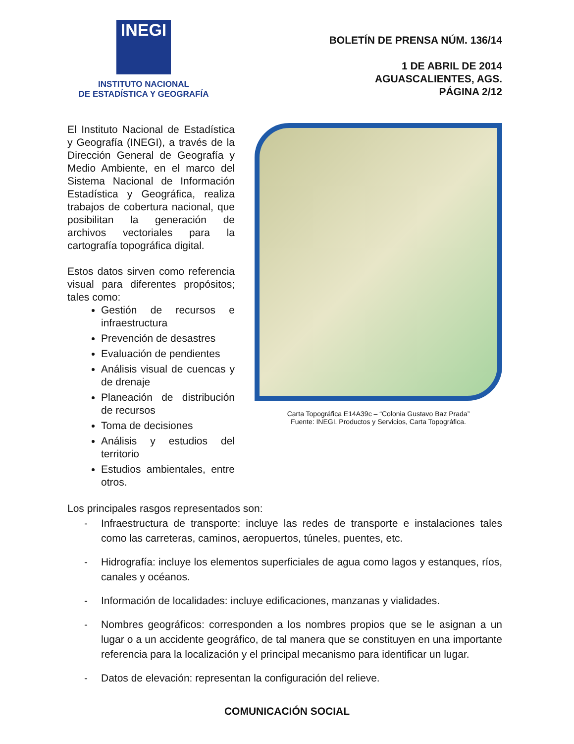INEGI
INSTITUTO NACIONAL
DE ESTADÍSTICA Y GEOGRAFÍA
BOLETÍN DE PRENSA NÚM. 136/14
1 DE ABRIL DE 2014
AGUASCALIENTES, AGS.
PÁGINA 2/12
El Instituto Nacional de Estadística y Geografía (INEGI), a través de la Dirección General de Geografía y Medio Ambiente, en el marco del Sistema Nacional de Información Estadística y Geográfica, realiza trabajos de cobertura nacional, que posibilitan la generación de archivos vectoriales para la cartografía topográfica digital.
Estos datos sirven como referencia visual para diferentes propósitos; tales como:
Gestión de recursos e infraestructura
Prevención de desastres
Evaluación de pendientes
Análisis visual de cuencas y de drenaje
Planeación de distribución de recursos
Toma de decisiones
Análisis y estudios del territorio
Estudios ambientales, entre otros.
Carta Topográfica E14A39c – “Colonia Gustavo Baz Prada”
Fuente: INEGI. Productos y Servicios, Carta Topográfica.
Los principales rasgos representados son:
- Infraestructura de transporte: incluye las redes de transporte e instalaciones tales como las carreteras, caminos, aeropuertos, túneles, puentes, etc.
- Hidrografía: incluye los elementos superficiales de agua como lagos y estanques, ríos, canales y océanos.
- Información de localidades: incluye edificaciones, manzanas y vialidades.
- Nombres geográficos: corresponden a los nombres propios que se le asignan a un lugar o a un accidente geográfico, de tal manera que se constituyen en una importante referencia para la localización y el principal mecanismo para identificar un lugar.
- Datos de elevación: representan la configuración del relieve.
COMUNICACIÓN SOCIAL